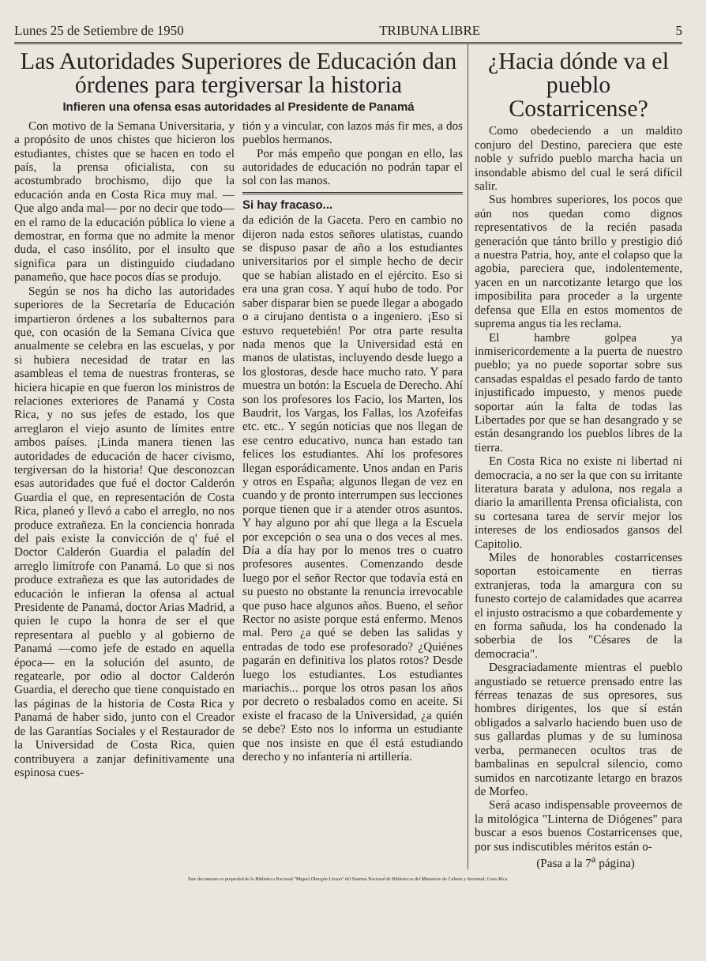Lunes 25 de Setiembre de 1950 TRIBUNA LIBRE 5
Las Autoridades Superiores de Educación dan órdenes para tergiversar la historia
Infieren una ofensa esas autoridades al Presidente de Panamá
Con motivo de la Semana Universitaria, y a propósito de unos chistes que hicieron los estudiantes, chistes que se hacen en todo el país, la prensa oficialista, con su acostumbrado brochismo, dijo que la educación anda en Costa Rica muy mal. —Que algo anda mal— por no decir que todo— en el ramo de la educación pública lo viene a demostrar, en forma que no admite la menor duda, el caso insólito, por el insulto que significa para un distinguido ciudadano panameño, que hace pocos días se produjo.
Según se nos ha dicho las autoridades superiores de la Secretaría de Educación impartieron órdenes a los subalternos para que, con ocasión de la Semana Cívica que anualmente se celebra en las escuelas, y por si hubiera necesidad de tratar en las asambleas el tema de nuestras fronteras, se hiciera hicapie en que fueron los ministros de relaciones exteriores de Panamá y Costa Rica, y no sus jefes de estado, los que arreglaron el viejo asunto de límites entre ambos países. ¡Linda manera tienen las autoridades de educación de hacer civismo, tergiversan do la historia! Que desconozcan esas autoridades que fué el doctor Calderón Guardia el que, en representación de Costa Rica, planeó y llevó a cabo el arreglo, no nos produce extrañeza. En la conciencia honrada del pais existe la convicción de q' fué el Doctor Calderón Guardia el paladín del arreglo limítrofe con Panamá. Lo que si nos produce extrañeza es que las autoridades de educación le infieran la ofensa al actual Presidente de Panamá, doctor Arias Madrid, a quien le cupo la honra de ser el que representara al pueblo y al gobierno de Panamá —como jefe de estado en aquella época— en la solución del asunto, de regatearle, por odio al doctor Calderón Guardia, el derecho que tiene conquistado en las páginas de la historia de Costa Rica y Panamá de haber sido, junto con el Creador de las Garantías Sociales y el Restaurador de la Universidad de Costa Rica, quien contribuyera a zanjar definitivamente una espinosa cues-
tión y a vincular, con lazos más fir mes, a dos pueblos hermanos.
Por más empeño que pongan en ello, las autoridades de educación no podrán tapar el sol con las manos.
Si hay fracaso...
da edición de la Gaceta. Pero en cambio no dijeron nada estos señores ulatistas, cuando se dispuso pasar de año a los estudiantes universitarios por el simple hecho de decir que se habían alistado en el ejército. Eso si era una gran cosa. Y aquí hubo de todo. Por saber disparar bien se puede llegar a abogado o a cirujano dentista o a ingeniero. ¡Eso si estuvo requetebién! Por otra parte resulta nada menos que la Universidad está en manos de ulatistas, incluyendo desde luego a los glostoras, desde hace mucho rato. Y para muestra un botón: la Escuela de Derecho. Ahí son los profesores los Facio, los Marten, los Baudrit, los Vargas, los Fallas, los Azofeifas etc. etc.. Y según noticias que nos llegan de ese centro educativo, nunca han estado tan felices los estudiantes. Ahí los profesores llegan esporádicamente. Unos andan en Paris y otros en España; algunos llegan de vez en cuando y de pronto interrumpen sus lecciones porque tienen que ir a atender otros asuntos. Y hay alguno por ahí que llega a la Escuela por excepción o sea una o dos veces al mes. Día a día hay por lo menos tres o cuatro profesores ausentes. Comenzando desde luego por el señor Rector que todavía está en su puesto no obstante la renuncia irrevocable que puso hace algunos años. Bueno, el señor Rector no asiste porque está enfermo. Menos mal. Pero ¿a qué se deben las salidas y entradas de todo ese profesorado? ¿Quiénes pagarán en definitiva los platos rotos? Desde luego los estudiantes. Los estudiantes mariachis... porque los otros pasan los años por decreto o resbalados como en aceite. Si existe el fracaso de la Universidad, ¿a quién se debe? Esto nos lo informa un estudiante que nos insiste en que él está estudiando derecho y no infantería ni artillería.
¿Hacia dónde va el pueblo Costarricense?
Como obedeciendo a un maldito conjuro del Destino, pareciera que este noble y sufrido pueblo marcha hacia un insondable abismo del cual le será difícil salir.
Sus hombres superiores, los pocos que aún nos quedan como dignos representativos de la recién pasada generación que tánto brillo y prestigio dió a nuestra Patria, hoy, ante el colapso que la agobia, pareciera que, indolentemente, yacen en un narcotizante letargo que los imposibilita para proceder a la urgente defensa que Ella en estos momentos de suprema angus tia les reclama.
El hambre golpea ya inmisericordemente a la puerta de nuestro pueblo; ya no puede soportar sobre sus cansadas espaldas el pesado fardo de tanto injustificado impuesto, y menos puede soportar aún la falta de todas las Libertades por que se han desangrado y se están desangrando los pueblos libres de la tierra.
En Costa Rica no existe ni libertad ni democracia, a no ser la que con su irritante literatura barata y adulona, nos regala a diario la amarillenta Prensa oficialista, con su cortesana tarea de servir mejor los intereses de los endiosados gansos del Capitolio.
Miles de honorables costarricenses soportan estoicamente en tierras extranjeras, toda la amargura con su funesto cortejo de calamidades que acarrea el injusto ostracismo a que cobardemente y en forma sañuda, los ha condenado la soberbia de los "Césares de la democracia".
Desgraciadamente mientras el pueblo angustiado se retuerce prensado entre las férreas tenazas de sus opresores, sus hombres dirigentes, los que sí están obligados a salvarlo haciendo buen uso de sus gallardas plumas y de su luminosa verba, permanecen ocultos tras de bambalinas en sepulcral silencio, como sumidos en narcotizante letargo en brazos de Morfeo.
Será acaso indispensable proveernos de la mitológica "Linterna de Diógenes" para buscar a esos buenos Costarricenses que, por sus indiscutibles méritos están o-
(Pasa a la 7<sup>a</sup> página)
Este documento es propiedad de la Biblioteca Nacional "Miguel Obregón Lizano" del Sistema Nacional de Bibliotecas del Ministerio de Cultura y Juventud, Costa Rica.